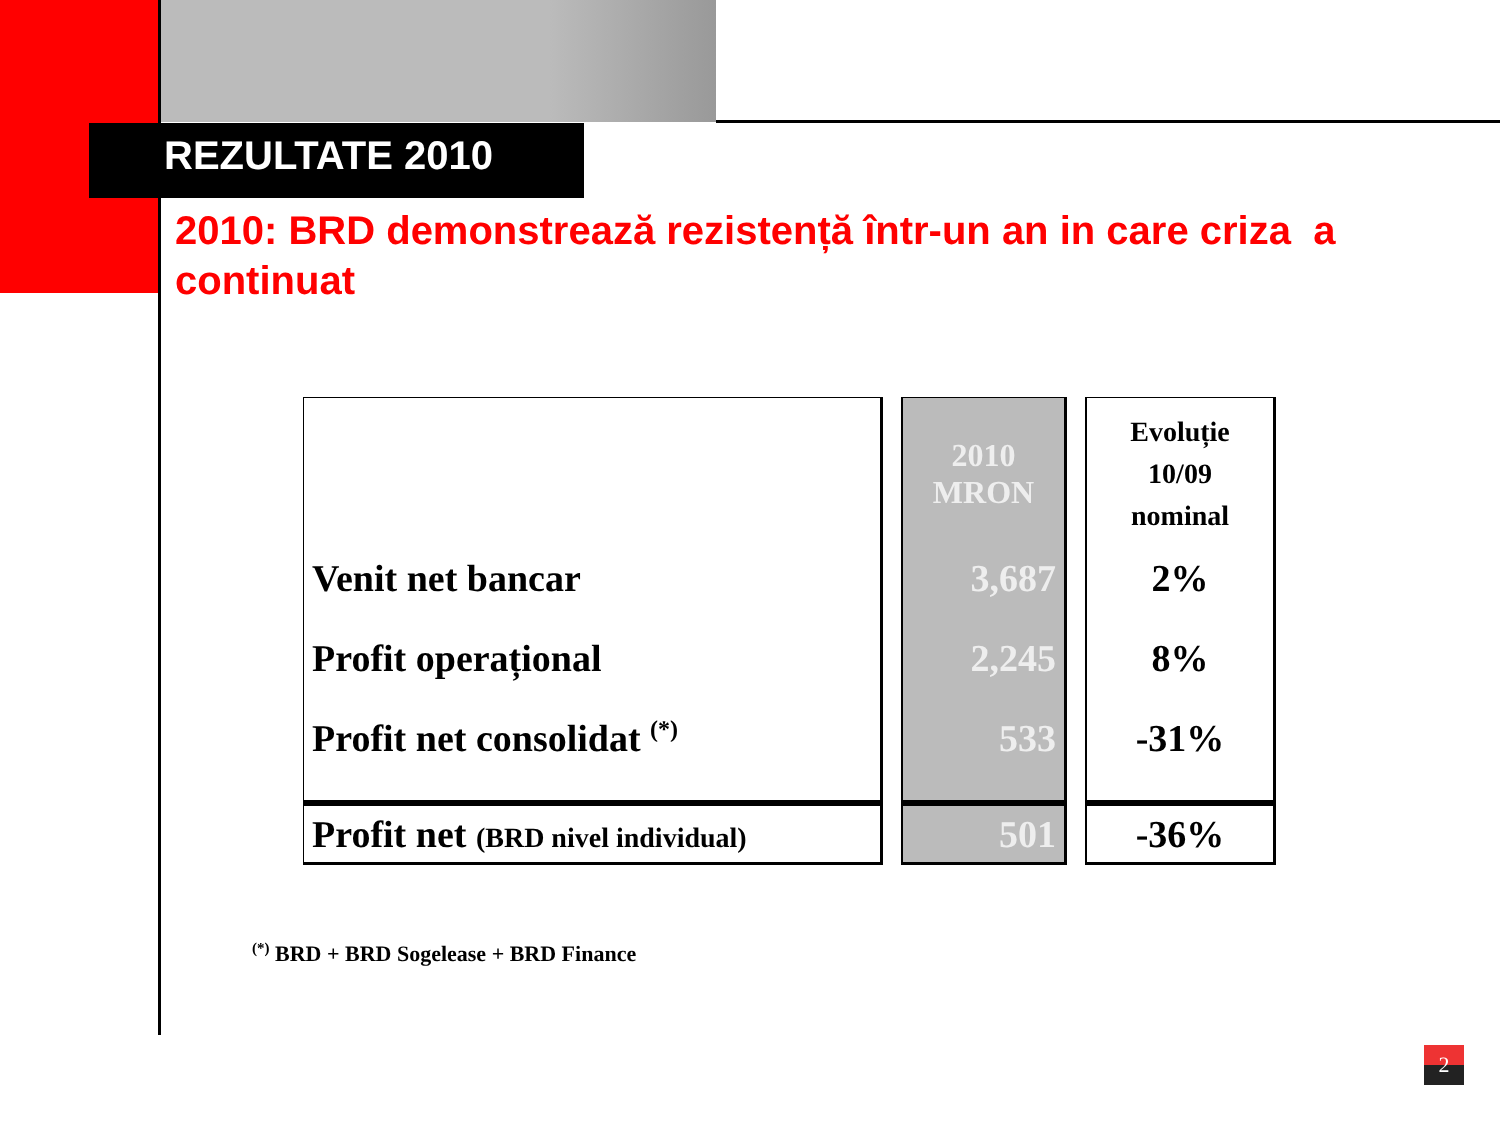REZULTATE 2010
2010: BRD demonstrează rezistență într-un an in care criza a continuat
| | 2010 MRON | Evoluție 10/09 nominal |
| Venit net bancar | 3,687 | 2% |
| Profit operațional | 2,245 | 8% |
| Profit net consolidat <sup>(*)</sup> | 533 | -31% |
| Profit net (BRD nivel individual) | 501 | -36% |
<sup>(*)</sup> BRD + BRD Sogelease + BRD Finance
2